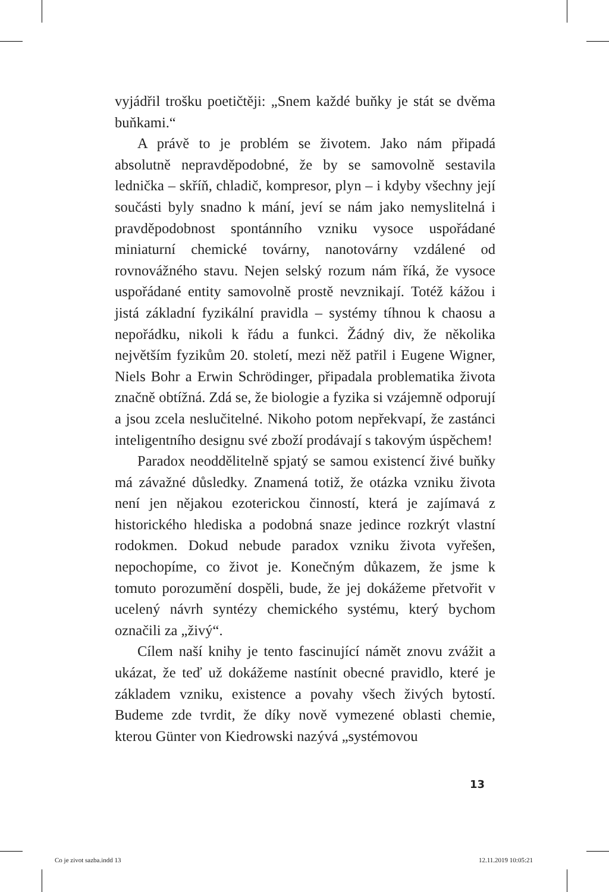vyjádřil trošku poetičtěji: „Snem každé buňky je stát se dvěma buňkami.“
A právě to je problém se životem. Jako nám připadá absolutně nepravděpodobné, že by se samovolně sestavila lednička – skříň, chladič, kompresor, plyn – i kdyby všechny její součásti byly snadno k mání, jeví se nám jako nemyslitelná i pravděpodobnost spontánního vzniku vysoce uspořádané miniaturní chemické továrny, nanotovárny vzdálené od rovnovážného stavu. Nejen selský rozum nám říká, že vysoce uspořádané entity samovolně prostě nevznikají. Totéž kážou i jistá základní fyzikální pravidla – systémy tíhnou k chaosu a nepořádku, nikoli k řádu a funkci. Žádný div, že několika největším fyzikům 20. století, mezi něž patřil i Eugene Wigner, Niels Bohr a Erwin Schrödinger, připadala problematika života značně obtížná. Zdá se, že biologie a fyzika si vzájemně odporují a jsou zcela neslučitelné. Nikoho potom nepřekvapí, že zastánci inteligentního designu své zboží prodávají s takovým úspěchem!
Paradox neoddělitelně spjatý se samou existencí živé buňky má závažné důsledky. Znamená totiž, že otázka vzniku života není jen nějakou ezoterickou činností, která je zajímavá z historického hlediska a podobná snaze jedince rozkrýt vlastní rodokmen. Dokud nebude paradox vzniku života vyřešen, nepochopíme, co život je. Konečným důkazem, že jsme k tomuto porozumění dospěli, bude, že jej dokážeme přetvořit v ucelený návrh syntézy chemického systému, který bychom označili za „živý“.
Cílem naší knihy je tento fascinující námět znovu zvážit a ukázat, že teď už dokážeme nastínit obecné pravidlo, které je základem vzniku, existence a povahy všech živých bytostí. Budeme zde tvrdit, že díky nově vymezené oblasti chemie, kterou Günter von Kiedrowski nazývá „systémovou
13
Co je zivot sazba.indd 13 12.11.2019 10:05:21